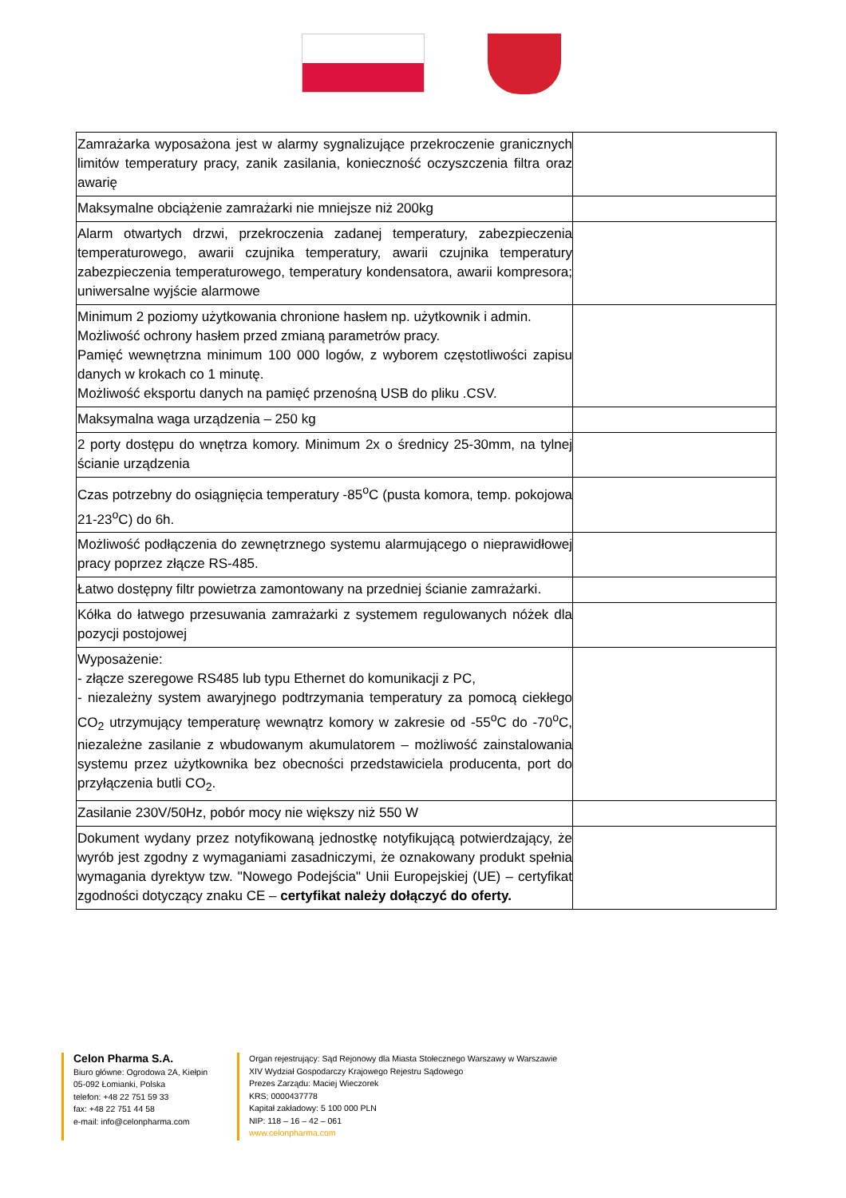| Zamrażarka wyposażona jest w alarmy sygnalizujące przekroczenie granicznych limitów temperatury pracy, zanik zasilania, konieczność oczyszczenia filtra oraz awarię | |
| Maksymalne obciążenie zamrażarki nie mniejsze niż 200kg | |
| Alarm otwartych drzwi, przekroczenia zadanej temperatury, zabezpieczenia temperaturowego, awarii czujnika temperatury, awarii czujnika temperatury zabezpieczenia temperaturowego, temperatury kondensatora, awarii kompresora; uniwersalne wyjście alarmowe | |
| Minimum 2 poziomy użytkowania chronione hasłem np. użytkownik i admin. Możliwość ochrony hasłem przed zmianą parametrów pracy. Pamięć wewnętrzna minimum 100 000 logów, z wyborem częstotliwości zapisu danych w krokach co 1 minutę. Możliwość eksportu danych na pamięć przenośną USB do pliku .CSV. | |
| Maksymalna waga urządzenia – 250 kg | |
| 2 porty dostępu do wnętrza komory. Minimum 2x o średnicy 25-30mm, na tylnej ścianie urządzenia | |
| Czas potrzebny do osiągnięcia temperatury -85<sup>o</sup>C (pusta komora, temp. pokojowa 21-23<sup>o</sup>C) do 6h. | |
| Możliwość podłączenia do zewnętrznego systemu alarmującego o nieprawidłowej pracy poprzez złącze RS-485. | |
| Łatwo dostępny filtr powietrza zamontowany na przedniej ścianie zamrażarki. | |
| Kółka do łatwego przesuwania zamrażarki z systemem regulowanych nóżek dla pozycji postojowej | |
| Wyposażenie: - złącze szeregowe RS485 lub typu Ethernet do komunikacji z PC, - niezależny system awaryjnego podtrzymania temperatury za pomocą ciekłego CO<sub>2</sub> utrzymujący temperaturę wewnątrz komory w zakresie od -55<sup>o</sup>C do -70<sup>o</sup>C, niezależne zasilanie z wbudowanym akumulatorem – możliwość zainstalowania systemu przez użytkownika bez obecności przedstawiciela producenta, port do przyłączenia butli CO<sub>2</sub>. | |
| Zasilanie 230V/50Hz, pobór mocy nie większy niż 550 W | |
| Dokument wydany przez notyfikowaną jednostkę notyfikującą potwierdzający, że wyrób jest zgodny z wymaganiami zasadniczymi, że oznakowany produkt spełnia wymagania dyrektyw tzw. "Nowego Podejścia" Unii Europejskiej (UE) – certyfikat zgodności dotyczący znaku CE – certyfikat należy dołączyć do oferty. | |
Celon Pharma S.A.
Biuro główne: Ogrodowa 2A, Kiełpin
05-092 Łomianki, Polska
telefon: +48 22 751 59 33
fax: +48 22 751 44 58
e-mail: info@celonpharma.com
Organ rejestrujący: Sąd Rejonowy dla Miasta Stołecznego Warszawy w Warszawie
XIV Wydział Gospodarczy Krajowego Rejestru Sądowego
Prezes Zarządu: Maciej Wieczorek
KRS; 0000437778
Kapitał zakładowy: 5 100 000 PLN
NIP: 118 – 16 – 42 – 061
www.celonpharma.com